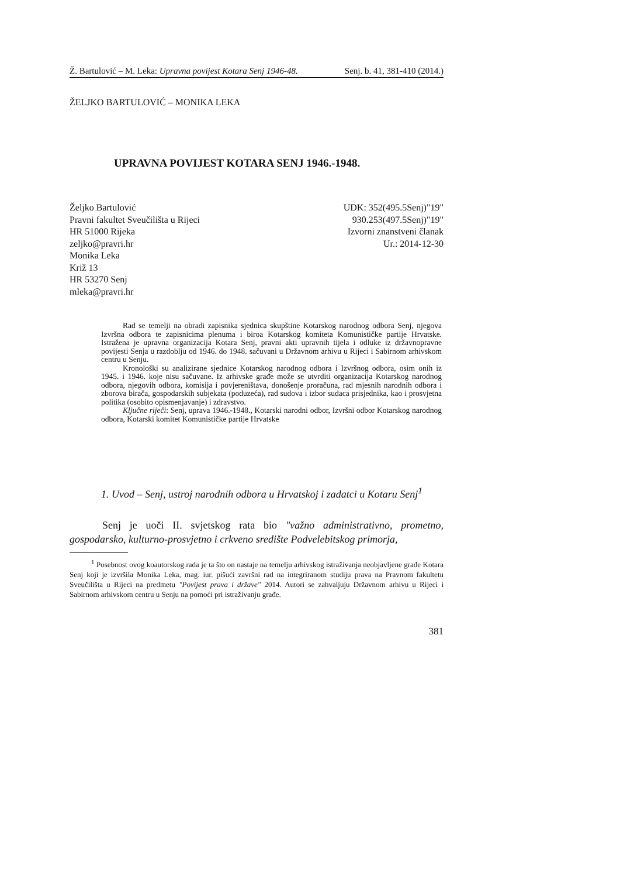Ž. Bartulović – M. Leka: Upravna povijest Kotara Senj 1946-48. Senj. b. 41, 381-410 (2014.)
ŽELJKO BARTULOVIĆ – MONIKA LEKA
UPRAVNA POVIJEST KOTARA SENJ 1946.-1948.
Željko Bartulović
Pravni fakultet Sveučilišta u Rijeci
HR 51000 Rijeka
zeljko@pravri.hr
Monika Leka
Križ 13
HR 53270 Senj
mleka@pravri.hr
UDK: 352(495.5Senj)"19"
930.253(497.5Senj)"19"
Izvorni znanstveni članak
Ur.: 2014-12-30
Rad se temelji na obradi zapisnika sjednica skupštine Kotarskog narodnog odbora Senj, njegova Izvršna odbora te zapisnicima plenuma i biroa Kotarskog komiteta Komunističke partije Hrvatske. Istražena je upravna organizacija Kotara Senj, pravni akti upravnih tijela i odluke iz državnopravne povijesti Senja u razdoblju od 1946. do 1948. sačuvani u Državnom arhivu u Rijeci i Sabirnom arhivskom centru u Senju.
Kronološki su analizirane sjednice Kotarskog narodnog odbora i Izvršnog odbora, osim onih iz 1945. i 1946. koje nisu sačuvane. Iz arhivske građe može se utvrditi organizacija Kotarskog narodnog odbora, njegovih odbora, komisija i povjereništava, donošenje proračuna, rad mjesnih narodnih odbora i zborova birača, gospodarskih subjekata (poduzeća), rad sudova i izbor sudaca prisjednika, kao i prosvjetna politika (osobito opismenjavanje) i zdravstvo.
Ključne riječi: Senj, uprava 1946.-1948., Kotarski narodni odbor, Izvršni odbor Kotarskog narodnog odbora, Kotarski komitet Komunističke partije Hrvatske
1. Uvod – Senj, ustroj narodnih odbora u Hrvatskoj i zadatci u Kotaru Senj<sup>1</sup>
Senj je uoči II. svjetskog rata bio "važno administrativno, prometno, gospodarsko, kulturno-prosvjetno i crkveno središte Podvelebitskog primorja,
<sup>1</sup> Posebnost ovog koautorskog rada je ta što on nastaje na temelju arhivskog istraživanja neobjavljene građe Kotara Senj koji je izvršila Monika Leka, mag. iur. pišući završni rad na integriranom studiju prava na Pravnom fakultetu Sveučilišta u Rijeci na predmetu "Povijest prava i države" 2014. Autori se zahvaljuju Državnom arhivu u Rijeci i Sabirnom arhivskom centru u Senju na pomoći pri istraživanju građe.
381